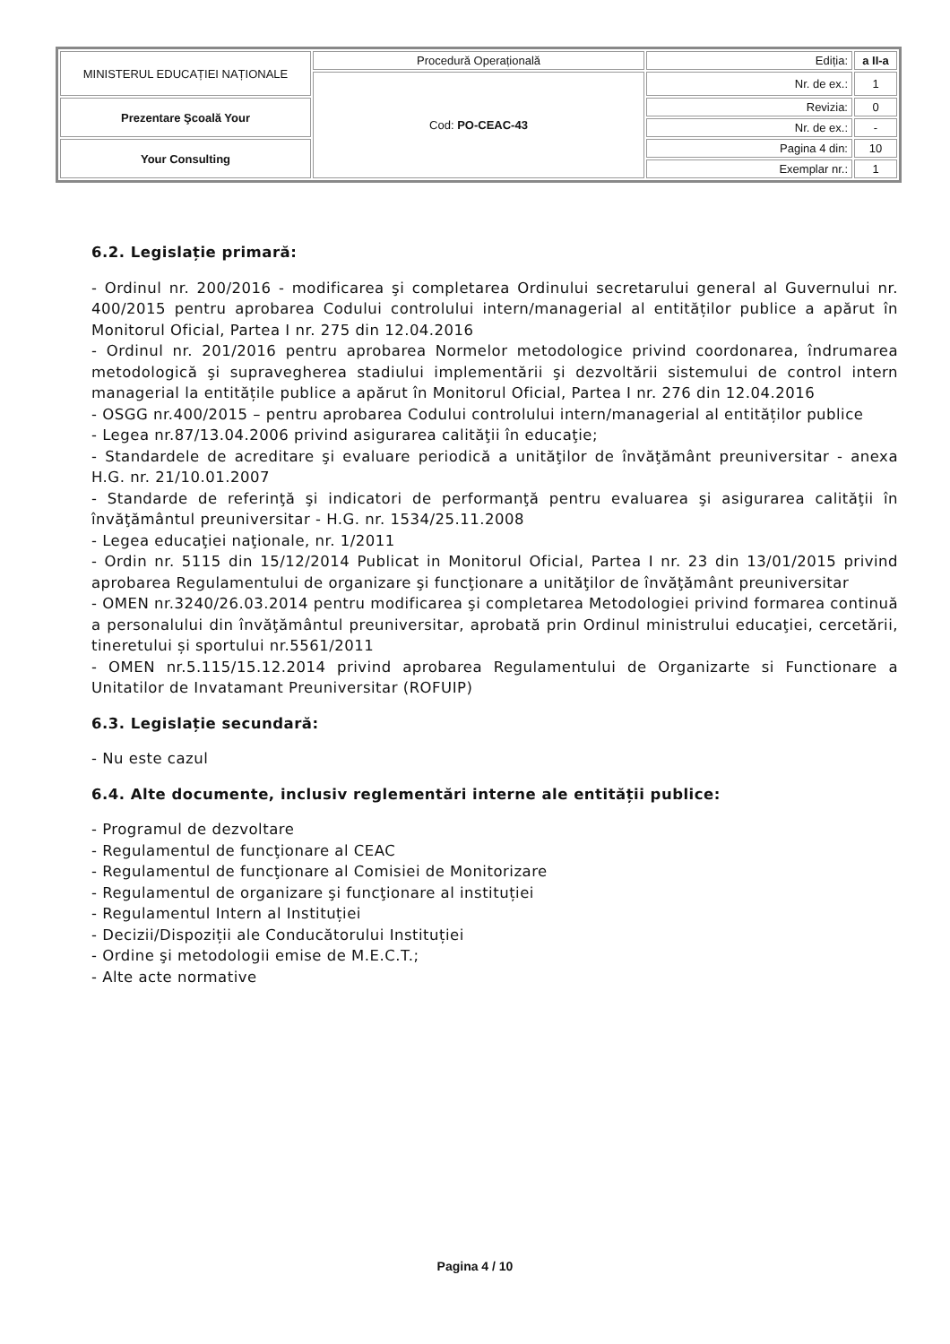| MINISTERUL EDUCAȚIEI NAȚIONALE | Procedură Operațională | Ediția: | a II-a |
| | Cod: PO-CEAC-43 | Nr. de ex.: | 1 |
| Prezentare Şcoală Your | | Revizia: | 0 |
| | | Nr. de ex.: | - |
| Your Consulting | | Pagina 4 din: | 10 |
| | | Exemplar nr.: | 1 |
6.2. Legislație primară:
- Ordinul nr. 200/2016 - modificarea şi completarea Ordinului secretarului general al Guvernului nr. 400/2015 pentru aprobarea Codului controlului intern/managerial al entităților publice a apărut în Monitorul Oficial, Partea I nr. 275 din 12.04.2016
- Ordinul nr. 201/2016 pentru aprobarea Normelor metodologice privind coordonarea, îndrumarea metodologică şi supravegherea stadiului implementării şi dezvoltării sistemului de control intern managerial la entitățile publice a apărut în Monitorul Oficial, Partea I nr. 276 din 12.04.2016
- OSGG nr.400/2015 – pentru aprobarea Codului controlului intern/managerial al entităților publice
- Legea nr.87/13.04.2006 privind asigurarea calităţii în educaţie;
- Standardele de acreditare şi evaluare periodică a unităţilor de învăţământ preuniversitar - anexa H.G. nr. 21/10.01.2007
- Standarde de referinţă şi indicatori de performanţă pentru evaluarea şi asigurarea calităţii în învăţământul preuniversitar - H.G. nr. 1534/25.11.2008
- Legea educaţiei naţionale, nr. 1/2011
- Ordin nr. 5115 din 15/12/2014 Publicat in Monitorul Oficial, Partea I nr. 23 din 13/01/2015 privind aprobarea Regulamentului de organizare şi funcţionare a unităţilor de învăţământ preuniversitar
- OMEN nr.3240/26.03.2014 pentru modificarea şi completarea Metodologiei privind formarea continuă a personalului din învăţământul preuniversitar, aprobată prin Ordinul ministrului educaţiei, cercetării, tineretului și sportului nr.5561/2011
- OMEN nr.5.115/15.12.2014 privind aprobarea Regulamentului de Organizarte si Functionare a Unitatilor de Invatamant Preuniversitar (ROFUIP)
6.3. Legislație secundară:
- Nu este cazul
6.4. Alte documente, inclusiv reglementări interne ale entității publice:
- Programul de dezvoltare
- Regulamentul de funcţionare al CEAC
- Regulamentul de funcţionare al Comisiei de Monitorizare
- Regulamentul de organizare şi funcţionare al instituției
- Regulamentul Intern al Instituției
- Decizii/Dispoziții ale Conducătorului Instituției
- Ordine şi metodologii emise de M.E.C.T.;
- Alte acte normative
Pagina 4 / 10